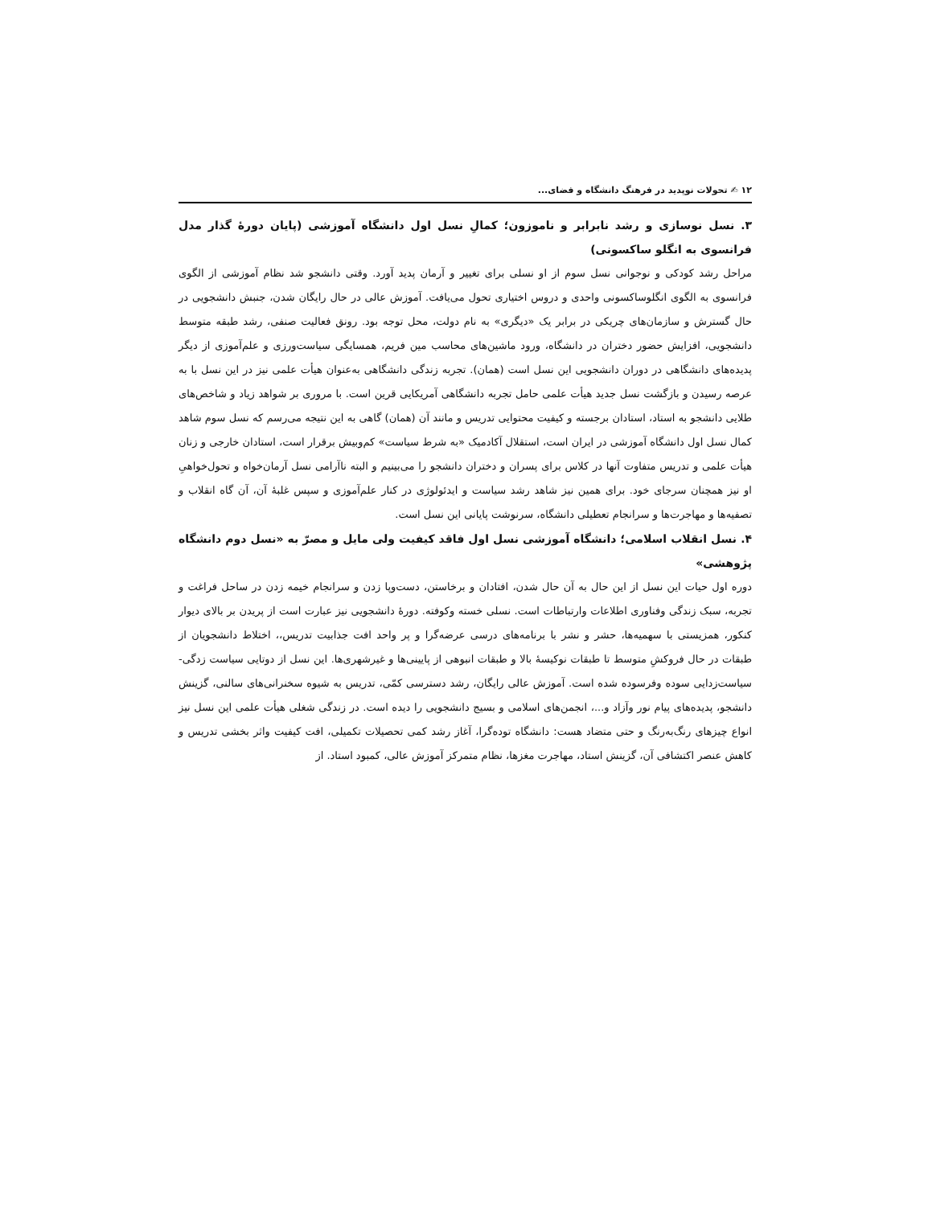۱۲ ✍ تحولات نوپدید در فرهنگ دانشگاه و فضای...
۳. نسل نوسازی و رشد نابرابر و ناموزون؛ کمالِ نسل اول دانشگاه آموزشی (پایان دورهٔ گذار مدل فرانسوی به انگلو ساکسونی)
مراحل رشد کودکی و نوجوانی نسل سوم از او نسلی برای تغییر و آرمان پدید آورد. وقتی دانشجو شد نظام آموزشی از الگوی فرانسوی به الگوی انگلوساکسونی واحدی و دروس اختیاری تحول می‌یافت. آموزش عالی در حال رایگان شدن، جنبش دانشجویی در حال گسترش و سازمان‌های چریکی در برابر یک «دیگری» به نام دولت، محل توجه بود. رونق فعالیت صنفی، رشد طبقه متوسط دانشجویی، افزایش حضور دختران در دانشگاه، ورود ماشین‌های محاسب مین فریم، همسایگی سیاست‌ورزی و علم‌آموزی از دیگر پدیده‌های دانشگاهی در دوران دانشجویی این نسل است (همان). تجربه زندگی دانشگاهی به‌عنوان هیأت علمی نیز در این نسل با به عرصه رسیدن و بازگشت نسل جدید هیأت علمی حامل تجربه دانشگاهی آمریکایی قرین است. با مروری بر شواهد زیاد و شاخص‌های طلایی دانشجو به استاد، استادان برجسته و کیفیت محتوایی تدریس و مانند آن (همان) گاهی به این نتیجه می‌رسم که نسل سوم شاهد کمال نسل اول دانشگاه آموزشی در ایران است، استقلال آکادمیک «به شرط سیاست» کم‌وبیش برقرار است، استادان خارجی و زنان هیأت علمی و تدریس متفاوت آنها در کلاس برای پسران و دختران دانشجو را می‌بینیم و البته ناآرامی نسل آرمان‌خواه و تحول‌خواهیِ او نیز همچنان سرجای خود. برای همین نیز شاهد رشد سیاست و ایدئولوژی در کنار علم‌آموزی و سپس غلبهٔ آن، آن گاه انقلاب و تصفیه‌ها و مهاجرت‌ها و سرانجام تعطیلی دانشگاه، سرنوشت پایانی این نسل است.
۴. نسل انقلاب اسلامی؛ دانشگاه آموزشی نسل اول فاقد کیفیت ولی مایل و مصرّ به «نسل دوم دانشگاه پژوهشی»
دوره اول حیات این نسل از این حال به آن حال شدن، افتادان و برخاستن، دست‌وپا زدن و سرانجام خیمه زدن در ساحل فراغت و تجربه، سبک زندگی وفناوری اطلاعات وارتباطات است. نسلی خسته وکوفته. دورهٔ دانشجویی نیز عبارت است از پریدن بر بالای دیوار کنکور، همزیستی با سهمیه‌ها، حشر و نشر با برنامه‌های درسی عرضه‌گرا و پر واحد افت جذابیت تدریس،، اختلاط دانشجویان از طبقات در حال فروکشِ متوسط تا طبقات نوکیسهٔ بالا و طبقات انبوهی از پایینی‌ها و غیرشهری‌ها. این نسل از دوتایی سیاست زدگی- سیاست‌زدایی سوده وفرسوده شده است. آموزش عالی رایگان، رشد دسترسی کمّی، تدریس به شیوه سخنرانی‌های سالنی، گزینش دانشجو، پدیده‌های پیام نور وآزاد و...، انجمن‌های اسلامی و بسیج دانشجویی را دیده است. در زندگی شغلی هیأت علمی این نسل نیز انواع چیزهای رنگ‌به‌رنگ و حتی متضاد هست: دانشگاه توده‌گرا، آغاز رشد کمی تحصیلات تکمیلی، افت کیفیت واثر بخشی تدریس و کاهش عنصر اکتشافی آن، گزینش استاد، مهاجرت مغزها، نظام متمرکز آموزش عالی، کمبود استاد. از